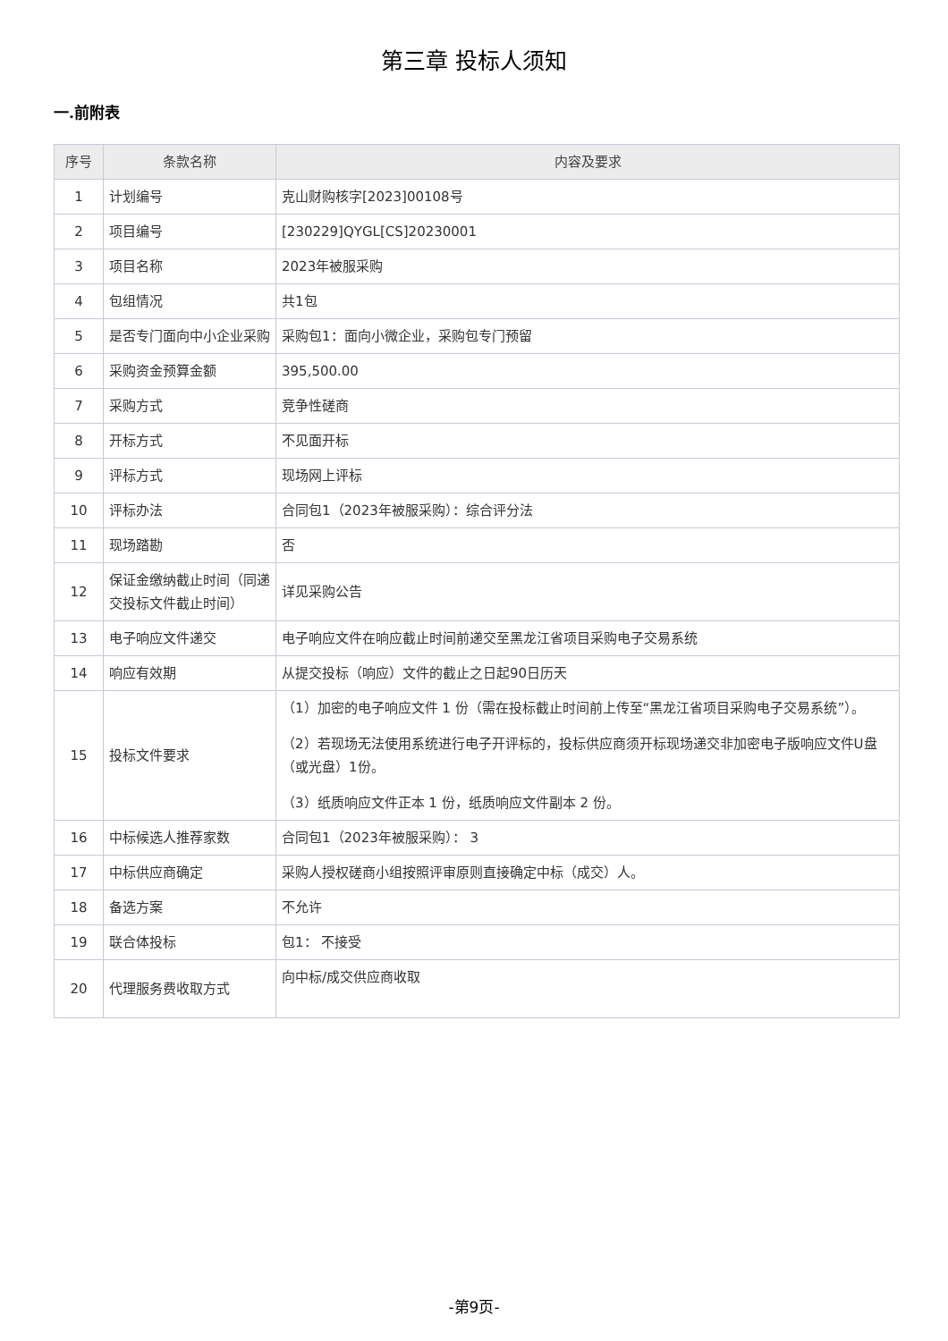第三章 投标人须知
一.前附表
| 序号 | 条款名称 | 内容及要求 |
| --- | --- | --- |
| 1 | 计划编号 | 克山财购核字[2023]00108号 |
| 2 | 项目编号 | [230229]QYGL[CS]20230001 |
| 3 | 项目名称 | 2023年被服采购 |
| 4 | 包组情况 | 共1包 |
| 5 | 是否专门面向中小企业采购 | 采购包1：面向小微企业，采购包专门预留 |
| 6 | 采购资金预算金额 | 395,500.00 |
| 7 | 采购方式 | 竞争性磋商 |
| 8 | 开标方式 | 不见面开标 |
| 9 | 评标方式 | 现场网上评标 |
| 10 | 评标办法 | 合同包1（2023年被服采购）：综合评分法 |
| 11 | 现场踏勘 | 否 |
| 12 | 保证金缴纳截止时间（同递交投标文件截止时间） | 详见采购公告 |
| 13 | 电子响应文件递交 | 电子响应文件在响应截止时间前递交至黑龙江省项目采购电子交易系统 |
| 14 | 响应有效期 | 从提交投标（响应）文件的截止之日起90日历天 |
| 15 | 投标文件要求 | （1）加密的电子响应文件 1 份（需在投标截止时间前上传至“黑龙江省项目采购电子交易系统”）。 （2）若现场无法使用系统进行电子开评标的，投标供应商须开标现场递交非加密电子版响应文件U盘（或光盘）1份。 （3）纸质响应文件正本 1 份，纸质响应文件副本 2 份。 |
| 16 | 中标候选人推荐家数 | 合同包1（2023年被服采购）： 3 |
| 17 | 中标供应商确定 | 采购人授权磋商小组按照评审原则直接确定中标（成交）人。 |
| 18 | 备选方案 | 不允许 |
| 19 | 联合体投标 | 包1： 不接受 |
| 20 | 代理服务费收取方式 | 向中标/成交供应商收取 |
-第9页-